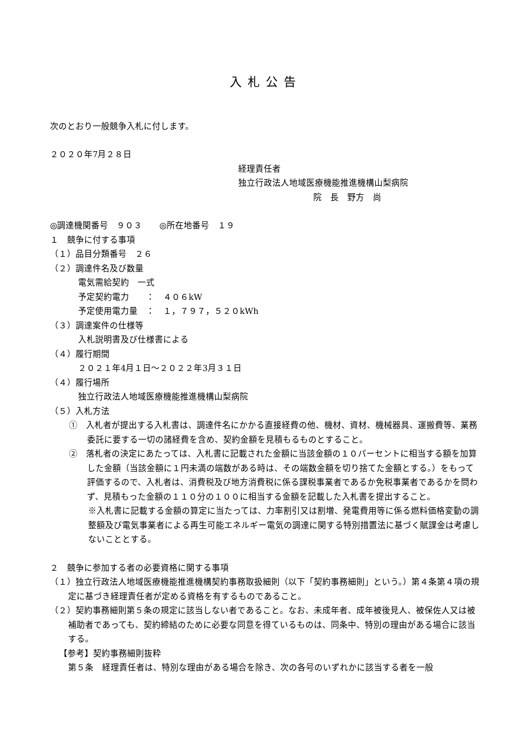入札公告
次のとおり一般競争入札に付します。
２０２０年7月２８日
経理責任者
独立行政法人地域医療機能推進機構山梨病院
院　長　野方　尚
◎調達機関番号　９０３　　◎所在地番号　１９
１　競争に付する事項
（１）品目分類番号　２６
（２）調達件名及び数量
電気需給契約　一式
予定契約電力　　：　４０６kW
予定使用電力量　：　１，７９７，５２０kWh
（３）調達案件の仕様等
入札説明書及び仕様書による
（４）履行期間
２０２１年4月１日～２０２２年3月３１日
（４）履行場所
独立行政法人地域医療機能推進機構山梨病院
（５）入札方法
①　入札者が提出する入札書は、調達件名にかかる直接経費の他、機材、資材、機械器具、運搬費等、業務委託に要する一切の諸経費を含め、契約金額を見積もるものとすること。
②　落札者の決定にあたっては、入札書に記載された金額に当該金額の１０パーセントに相当する額を加算した金額（当該金額に１円未満の端数がある時は、その端数金額を切り捨てた金額とする。）をもって評価するので、入札者は、消費税及び地方消費税に係る課税事業者であるか免税事業者であるかを問わず、見積もった金額の１１０分の１００に相当する金額を記載した入札書を提出すること。
※入札書に記載する金額の算定に当たっては、力率割引又は割増、発電費用等に係る燃料価格変動の調整額及び電気事業者による再生可能エネルギー電気の調達に関する特別措置法に基づく賦課金は考慮しないこととする。
２　競争に参加する者の必要資格に関する事項
（１）独立行政法人地域医療機能推進機構契約事務取扱細則（以下「契約事務細則」という。）第４条第４項の規定に基づき経理責任者が定める資格を有するものであること。
（２）契約事務細則第５条の規定に該当しない者であること。なお、未成年者、成年被後見人、被保佐人又は被補助者であっても、契約締結のために必要な同意を得ているものは、同条中、特別の理由がある場合に該当する。
【参考】契約事務細則抜粋
第５条　経理責任者は、特別な理由がある場合を除き、次の各号のいずれかに該当する者を一般